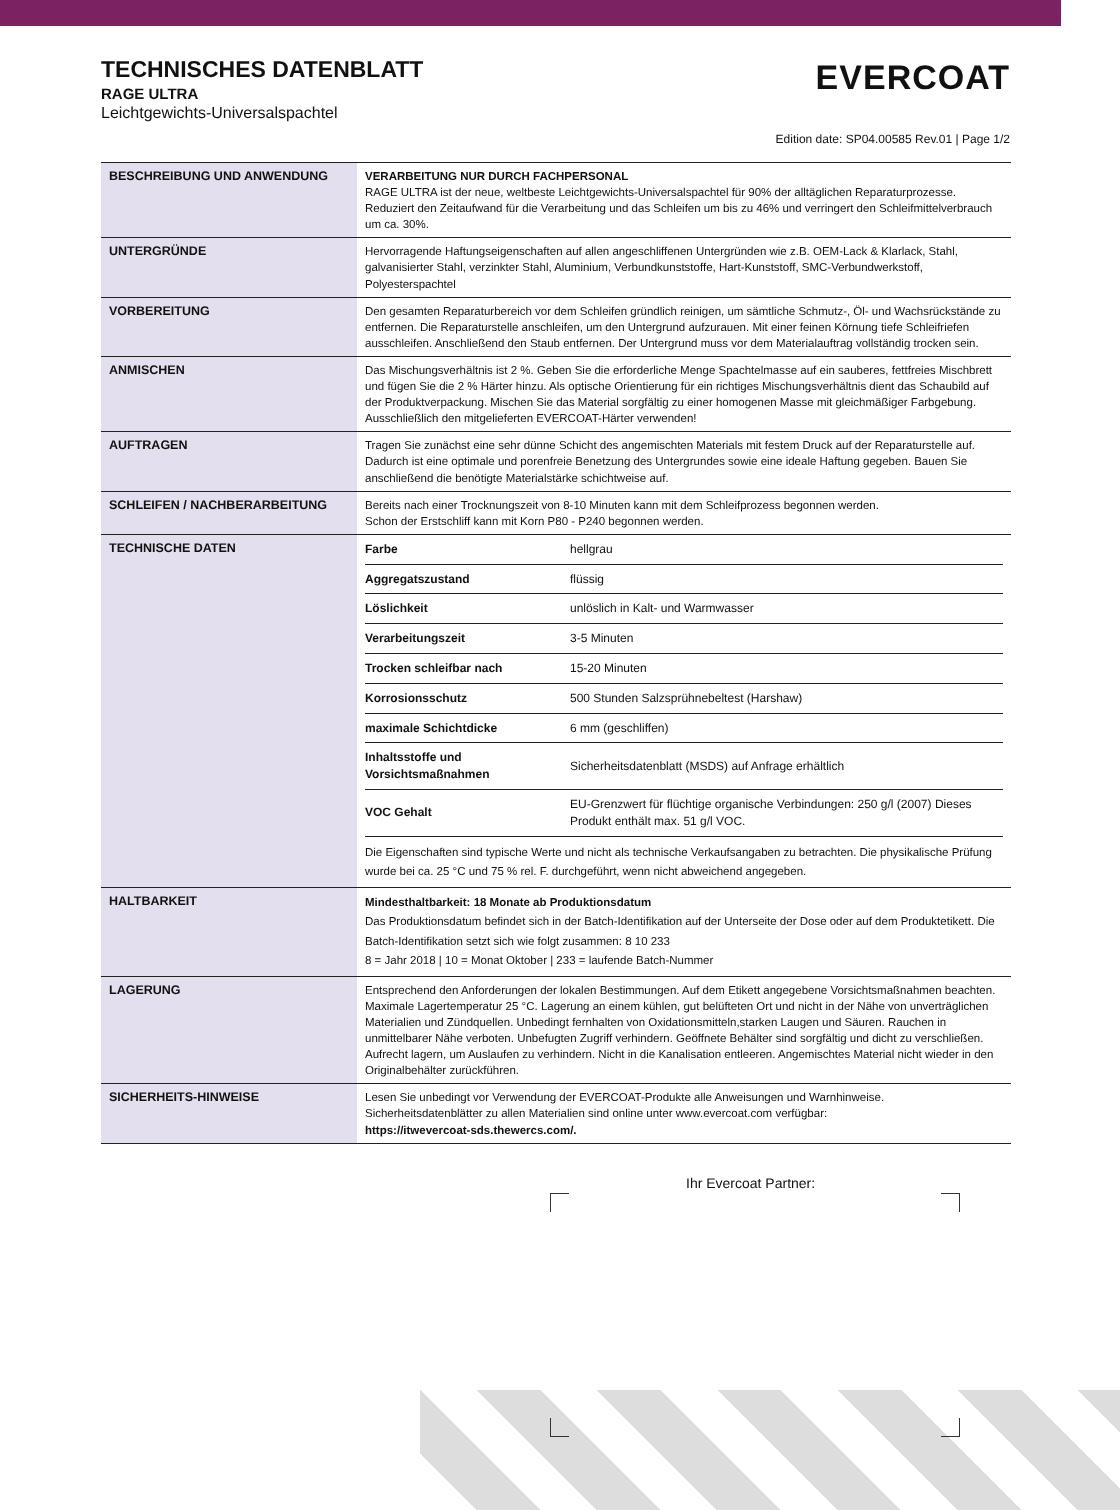TECHNISCHES DATENBLATT
RAGE ULTRA
Leichtgewichts-Universalspachtel
EVERCOAT
Edition date: SP04.00585 Rev.01 | Page 1/2
| BESCHREIBUNG UND ANWENDUNG | VERARBEITUNG NUR DURCH FACHPERSONAL RAGE ULTRA ist der neue, weltbeste Leichtgewichts-Universalspachtel für 90% der alltäglichen Reparaturprozesse. Reduziert den Zeitaufwand für die Verarbeitung und das Schleifen um bis zu 46% und verringert den Schleifmittelverbrauch um ca. 30%. |
| UNTERGRÜNDE | Hervorragende Haftungseigenschaften auf allen angeschliffenen Untergründen wie z.B. OEM-Lack & Klarlack, Stahl, galvanisierter Stahl, verzinkter Stahl, Aluminium, Verbundkunststoffe, Hart-Kunststoff, SMC-Verbundwerkstoff, Polyesterspachtel |
| VORBEREITUNG | Den gesamten Reparaturbereich vor dem Schleifen gründlich reinigen, um sämtliche Schmutz-, Öl- und Wachsrückstände zu entfernen. Die Reparaturstelle anschleifen, um den Untergrund aufzurauen. Mit einer feinen Körnung tiefe Schleifriefen ausschleifen. Anschließend den Staub entfernen. Der Untergrund muss vor dem Materialauftrag vollständig trocken sein. |
| ANMISCHEN | Das Mischungsverhältnis ist 2 %. Geben Sie die erforderliche Menge Spachtelmasse auf ein sauberes, fettfreies Mischbrett und fügen Sie die 2 % Härter hinzu. Als optische Orientierung für ein richtiges Mischungsverhältnis dient das Schaubild auf der Produktverpackung. Mischen Sie das Material sorgfältig zu einer homogenen Masse mit gleichmäßiger Farbgebung. Ausschließlich den mitgelieferten EVERCOAT-Härter verwenden! |
| AUFTRAGEN | Tragen Sie zunächst eine sehr dünne Schicht des angemischten Materials mit festem Druck auf der Reparaturstelle auf. Dadurch ist eine optimale und porenfreie Benetzung des Untergrundes sowie eine ideale Haftung gegeben. Bauen Sie anschließend die benötigte Materialstärke schichtweise auf. |
| SCHLEIFEN / NACHBERARBEITUNG | Bereits nach einer Trocknungszeit von 8-10 Minuten kann mit dem Schleifprozess begonnen werden. Schon der Erstschliff kann mit Korn P80 - P240 begonnen werden. |
| TECHNISCHE DATEN | / Farbe / hellgrau / / Aggregatszustand / flüssig / / Löslichkeit / unlöslich in Kalt- und Warmwasser / / Verarbeitungszeit / 3-5 Minuten / / Trocken schleifbar nach / 15-20 Minuten / / Korrosionsschutz / 500 Stunden Salzsprühnebeltest (Harshaw) / / maximale Schichtdicke / 6 mm (geschliffen) / / Inhaltsstoffe und Vorsichtsmaßnahmen / Sicherheitsdatenblatt (MSDS) auf Anfrage erhältlich / / VOC Gehalt / EU-Grenzwert für flüchtige organische Verbindungen: 250 g/l (2007) Dieses Produkt enthält max. 51 g/l VOC. / Die Eigenschaften sind typische Werte und nicht als technische Verkaufsangaben zu betrachten. Die physikalische Prüfung wurde bei ca. 25 °C und 75 % rel. F. durchgeführt, wenn nicht abweichend angegeben. |
| HALTBARKEIT | Mindesthaltbarkeit: 18 Monate ab Produktionsdatum Das Produktionsdatum befindet sich in der Batch-Identifikation auf der Unterseite der Dose oder auf dem Produktetikett. Die Batch-Identifikation setzt sich wie folgt zusammen: 8 10 233 8 = Jahr 2018 / 10 = Monat Oktober / 233 = laufende Batch-Nummer |
| LAGERUNG | Entsprechend den Anforderungen der lokalen Bestimmungen. Auf dem Etikett angegebene Vorsichtsmaßnahmen beachten. Maximale Lagertemperatur 25 °C. Lagerung an einem kühlen, gut belüfteten Ort und nicht in der Nähe von unverträglichen Materialien und Zündquellen. Unbedingt fernhalten von Oxidationsmitteln,starken Laugen und Säuren. Rauchen in unmittelbarer Nähe verboten. Unbefugten Zugriff verhindern. Geöffnete Behälter sind sorgfältig und dicht zu verschließen. Aufrecht lagern, um Auslaufen zu verhindern. Nicht in die Kanalisation entleeren. Angemischtes Material nicht wieder in den Originalbehälter zurückführen. |
| SICHERHEITS-HINWEISE | Lesen Sie unbedingt vor Verwendung der EVERCOAT-Produkte alle Anweisungen und Warnhinweise. Sicherheitsdatenblätter zu allen Materialien sind online unter www.evercoat.com verfügbar: https://itwevercoat-sds.thewercs.com/. |
Ihr Evercoat Partner: